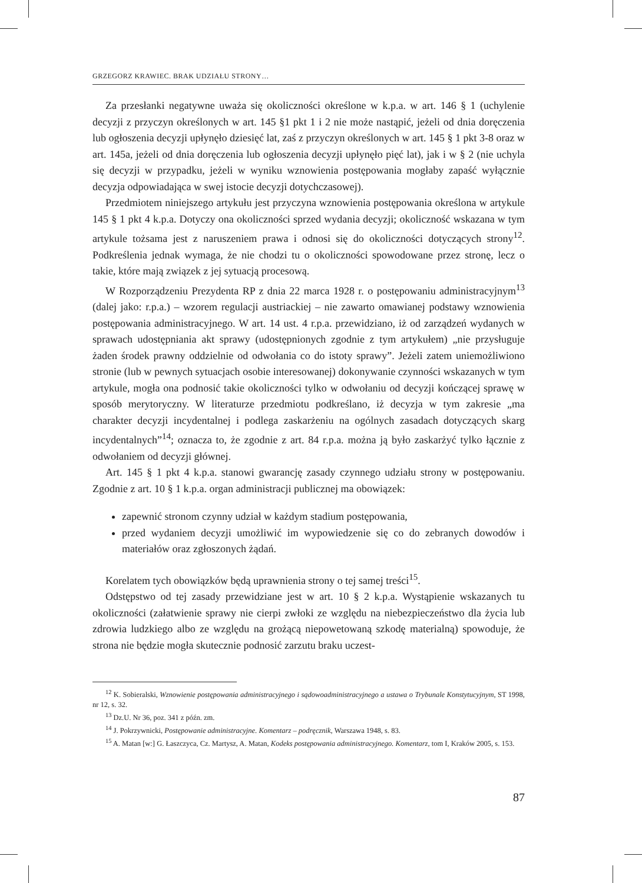GRZEGORZ KRAWIEC. BRAK UDZIAŁU STRONY…
Za przesłanki negatywne uważa się okoliczności określone w k.p.a. w art. 146 § 1 (uchylenie decyzji z przyczyn określonych w art. 145 §1 pkt 1 i 2 nie może nastąpić, jeżeli od dnia doręczenia lub ogłoszenia decyzji upłynęło dziesięć lat, zaś z przyczyn określonych w art. 145 § 1 pkt 3-8 oraz w art. 145a, jeżeli od dnia doręczenia lub ogłoszenia decyzji upłynęło pięć lat), jak i w § 2 (nie uchyla się decyzji w przypadku, jeżeli w wyniku wznowienia postępowania mogłaby zapaść wyłącznie decyzja odpowiadająca w swej istocie decyzji dotychczasowej).
Przedmiotem niniejszego artykułu jest przyczyna wznowienia postępowania określona w artykule 145 § 1 pkt 4 k.p.a. Dotyczy ona okoliczności sprzed wydania decyzji; okoliczność wskazana w tym artykule tożsama jest z naruszeniem prawa i odnosi się do okoliczności dotyczących strony<sup>12</sup>. Podkreślenia jednak wymaga, że nie chodzi tu o okoliczności spowodowane przez stronę, lecz o takie, które mają związek z jej sytuacją procesową.
W Rozporządzeniu Prezydenta RP z dnia 22 marca 1928 r. o postępowaniu administracyjnym<sup>13</sup> (dalej jako: r.p.a.) – wzorem regulacji austriackiej – nie zawarto omawianej podstawy wznowienia postępowania administracyjnego. W art. 14 ust. 4 r.p.a. przewidziano, iż od zarządzeń wydanych w sprawach udostępniania akt sprawy (udostępnionych zgodnie z tym artykułem) „nie przysługuje żaden środek prawny oddzielnie od odwołania co do istoty sprawy”. Jeżeli zatem uniemożliwiono stronie (lub w pewnych sytuacjach osobie interesowanej) dokonywanie czynności wskazanych w tym artykule, mogła ona podnosić takie okoliczności tylko w odwołaniu od decyzji kończącej sprawę w sposób merytoryczny. W literaturze przedmiotu podkreślano, iż decyzja w tym zakresie „ma charakter decyzji incydentalnej i podlega zaskarżeniu na ogólnych zasadach dotyczących skarg incydentalnych”<sup>14</sup>; oznacza to, że zgodnie z art. 84 r.p.a. można ją było zaskarżyć tylko łącznie z odwołaniem od decyzji głównej.
Art. 145 § 1 pkt 4 k.p.a. stanowi gwarancję zasady czynnego udziału strony w postępowaniu. Zgodnie z art. 10 § 1 k.p.a. organ administracji publicznej ma obowiązek:
zapewnić stronom czynny udział w każdym stadium postępowania,
przed wydaniem decyzji umożliwić im wypowiedzenie się co do zebranych dowodów i materiałów oraz zgłoszonych żądań.
Korelatem tych obowiązków będą uprawnienia strony o tej samej treści<sup>15</sup>.
Odstępstwo od tej zasady przewidziane jest w art. 10 § 2 k.p.a. Wystąpienie wskazanych tu okoliczności (załatwienie sprawy nie cierpi zwłoki ze względu na niebezpieczeństwo dla życia lub zdrowia ludzkiego albo ze względu na grożącą niepowetowaną szkodę materialną) spowoduje, że strona nie będzie mogła skutecznie podnosić zarzutu braku uczest-
<sup>12</sup> K. Sobieralski, Wznowienie postępowania administracyjnego i sądowoadministracyjnego a ustawa o Trybunale Konstytucyjnym, ST 1998, nr 12, s. 32.
<sup>13</sup> Dz.U. Nr 36, poz. 341 z późn. zm.
<sup>14</sup> J. Pokrzywnicki, Postępowanie administracyjne. Komentarz – podręcznik, Warszawa 1948, s. 83.
<sup>15</sup> A. Matan [w:] G. Łaszczyca, Cz. Martysz, A. Matan, Kodeks postępowania administracyjnego. Komentarz, tom I, Kraków 2005, s. 153.
87